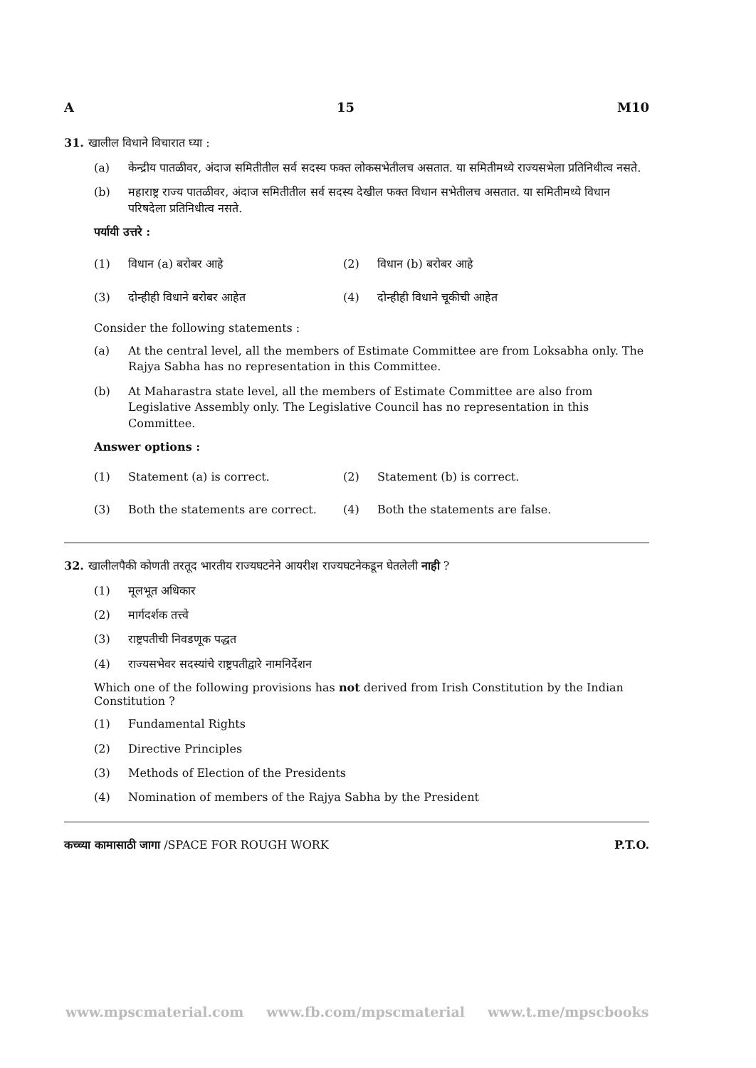A 15 M10
31. खालील विधाने विचारात घ्या :
(a) केन्द्रीय पातळीवर, अंदाज समितीतील सर्व सदस्य फक्त लोकसभेतीलच असतात. या समितीमध्ये राज्यसभेला प्रतिनिधीत्व नसते.
(b) महाराष्ट्र राज्य पातळीवर, अंदाज समितीतील सर्व सदस्य देखील फक्त विधान सभेतीलच असतात. या समितीमध्ये विधान परिषदेला प्रतिनिधीत्व नसते.
पर्यायी उत्तरे :
(1) विधान (a) बरोबर आहे (2) विधान (b) बरोबर आहे
(3) दोन्हीही विधाने बरोबर आहेत (4) दोन्हीही विधाने चूकीची आहेत
Consider the following statements :
(a) At the central level, all the members of Estimate Committee are from Loksabha only. The Rajya Sabha has no representation in this Committee.
(b) At Maharastra state level, all the members of Estimate Committee are also from Legislative Assembly only. The Legislative Council has no representation in this Committee.
Answer options :
(1) Statement (a) is correct. (2) Statement (b) is correct.
(3) Both the statements are correct. (4) Both the statements are false.
32. खालीलपैकी कोणती तरतूद भारतीय राज्यघटनेने आयरीश राज्यघटनेकडून घेतलेली नाही ?
(1) मूलभूत अधिकार
(2) मार्गदर्शक तत्त्वे
(3) राष्ट्रपतीची निवडणूक पद्धत
(4) राज्यसभेवर सदस्यांचे राष्ट्रपतीद्वारे नामनिर्देशन
Which one of the following provisions has not derived from Irish Constitution by the Indian Constitution ?
(1) Fundamental Rights
(2) Directive Principles
(3) Methods of Election of the Presidents
(4) Nomination of members of the Rajya Sabha by the President
कच्च्या कामासाठी जागा /SPACE FOR ROUGH WORK P.T.O.
www.mpscmaterial.com www.fb.com/mpscmaterial www.t.me/mpscbooks